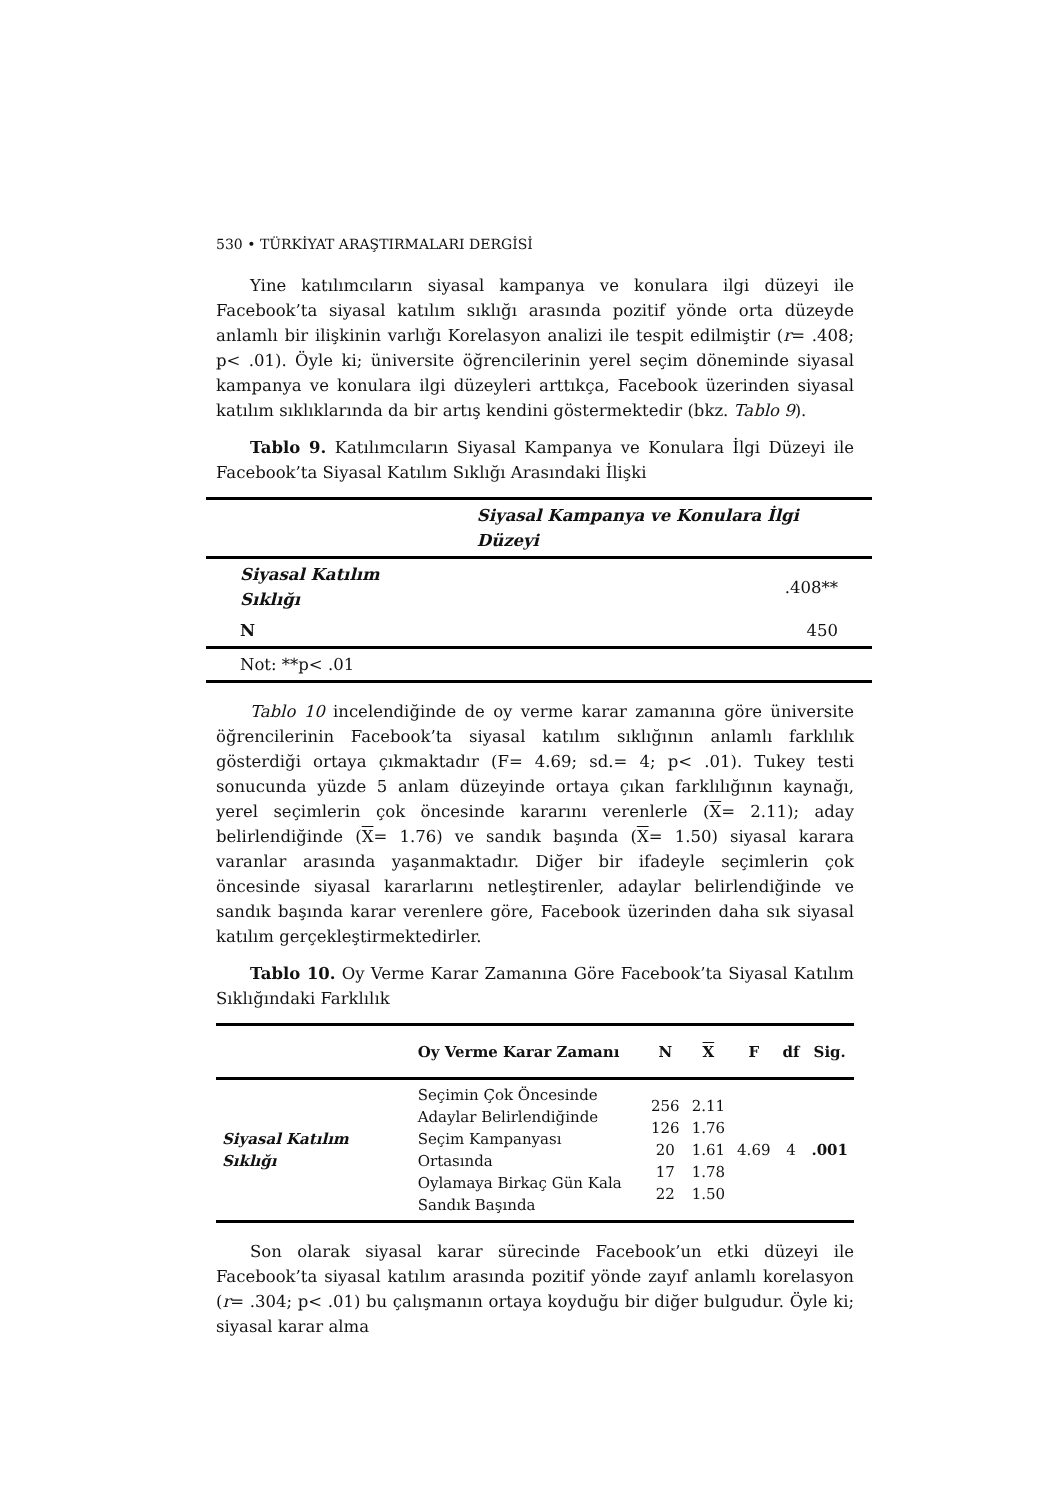530 • TÜRKİYAT ARAŞTIRMALARI DERGİSİ
Yine katılımcıların siyasal kampanya ve konulara ilgi düzeyi ile Facebook’ta siyasal katılım sıklığı arasında pozitif yönde orta düzeyde anlamlı bir ilişkinin varlığı Korelasyon analizi ile tespit edilmiştir (r= .408; p< .01). Öyle ki; üniversite öğrencilerinin yerel seçim döneminde siyasal kampanya ve konulara ilgi düzeyleri arttıkça, Facebook üzerinden siyasal katılım sıklıklarında da bir artış kendini göstermektedir (bkz. Tablo 9).
Tablo 9. Katılımcıların Siyasal Kampanya ve Konulara İlgi Düzeyi ile Facebook’ta Siyasal Katılım Sıklığı Arasındaki İlişki
| | Siyasal Kampanya ve Konulara İlgi Düzeyi |
| Siyasal Katılım Sıklığı | .408** |
| N | 450 |
| Not: **p< .01 | |
Tablo 10 incelendiğinde de oy verme karar zamanına göre üniversite öğrencilerinin Facebook’ta siyasal katılım sıklığının anlamlı farklılık gösterdiği ortaya çıkmaktadır (F= 4.69; sd.= 4; p< .01). Tukey testi sonucunda yüzde 5 anlam düzeyinde ortaya çıkan farklılığının kaynağı, yerel seçimlerin çok öncesinde kararını verenlerle (X= 2.11); aday belirlendiğinde (X= 1.76) ve sandık başında (X= 1.50) siyasal karara varanlar arasında yaşanmaktadır. Diğer bir ifadeyle seçimlerin çok öncesinde siyasal kararlarını netleştirenler, adaylar belirlendiğinde ve sandık başında karar verenlere göre, Facebook üzerinden daha sık siyasal katılım gerçekleştirmektedirler.
Tablo 10. Oy Verme Karar Zamanına Göre Facebook’ta Siyasal Katılım Sıklığındaki Farklılık
| | Oy Verme Karar Zamanı | N | X | F | df | Sig. |
| --- | --- | --- | --- | --- | --- | --- |
| Siyasal Katılım Sıklığı | Seçimin Çok Öncesinde Adaylar Belirlendiğinde Seçim Kampanyası Ortasında Oylamaya Birkaç Gün Kala Sandık Başında | 256 126 20 17 22 | 2.11 1.76 1.61 1.78 1.50 | 4.69 | 4 | .001 |
Son olarak siyasal karar sürecinde Facebook’un etki düzeyi ile Facebook’ta siyasal katılım arasında pozitif yönde zayıf anlamlı korelasyon (r= .304; p< .01) bu çalışmanın ortaya koyduğu bir diğer bulgudur. Öyle ki; siyasal karar alma